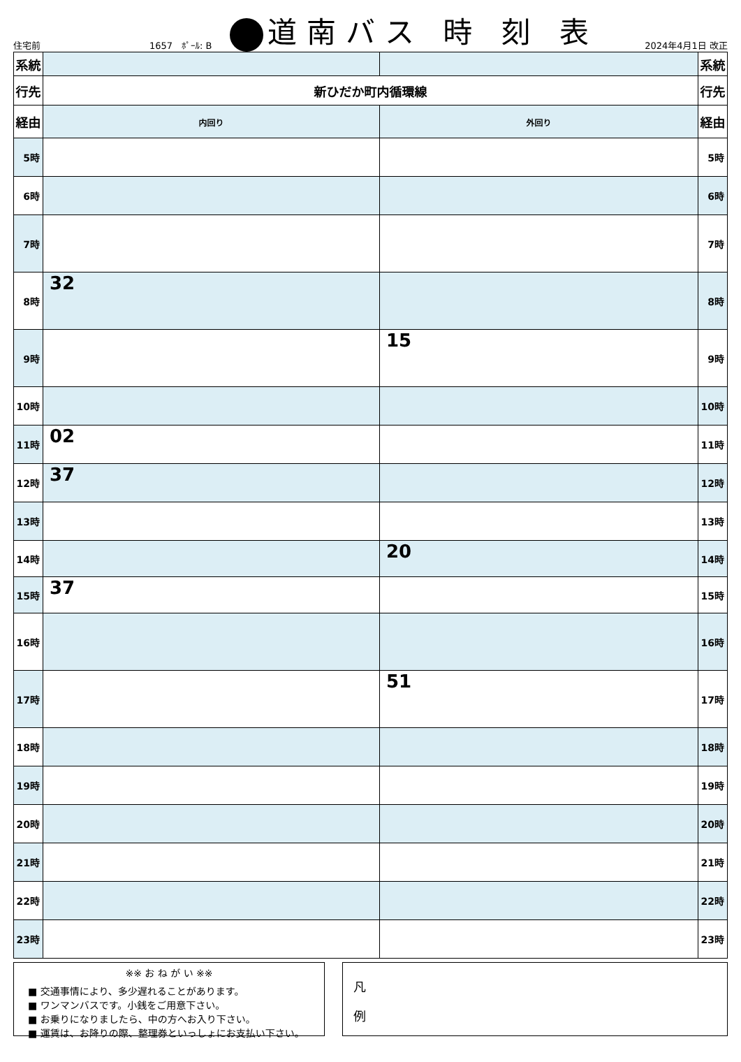住宅前 1657　ﾎﾟｰﾙ: B 道南バス 時 刻 表 2024年4月1日 改正
| 系統 | | | 系統 |
| 行先 | 新ひだか町内循環線 | | 行先 |
| 経由 | 内回り | 外回り | 経由 |
| 5時 | | | 5時 |
| 6時 | | | 6時 |
| 7時 | | | 7時 |
| 8時 | 32 | | 8時 |
| 9時 | | 15 | 9時 |
| 10時 | | | 10時 |
| 11時 | 02 | | 11時 |
| 12時 | 37 | | 12時 |
| 13時 | | | 13時 |
| 14時 | | 20 | 14時 |
| 15時 | 37 | | 15時 |
| 16時 | | | 16時 |
| 17時 | | 51 | 17時 |
| 18時 | | | 18時 |
| 19時 | | | 19時 |
| 20時 | | | 20時 |
| 21時 | | | 21時 |
| 22時 | | | 22時 |
| 23時 | | | 23時 |
※※ お ね が い ※※
■ 交通事情により、多少遅れることがあります。
■ ワンマンバスです。小銭をご用意下さい。
■ お乗りになりましたら、中の方へお入り下さい。
■ 運賃は、お降りの際、整理券といっしょにお支払い下さい。
凡
例